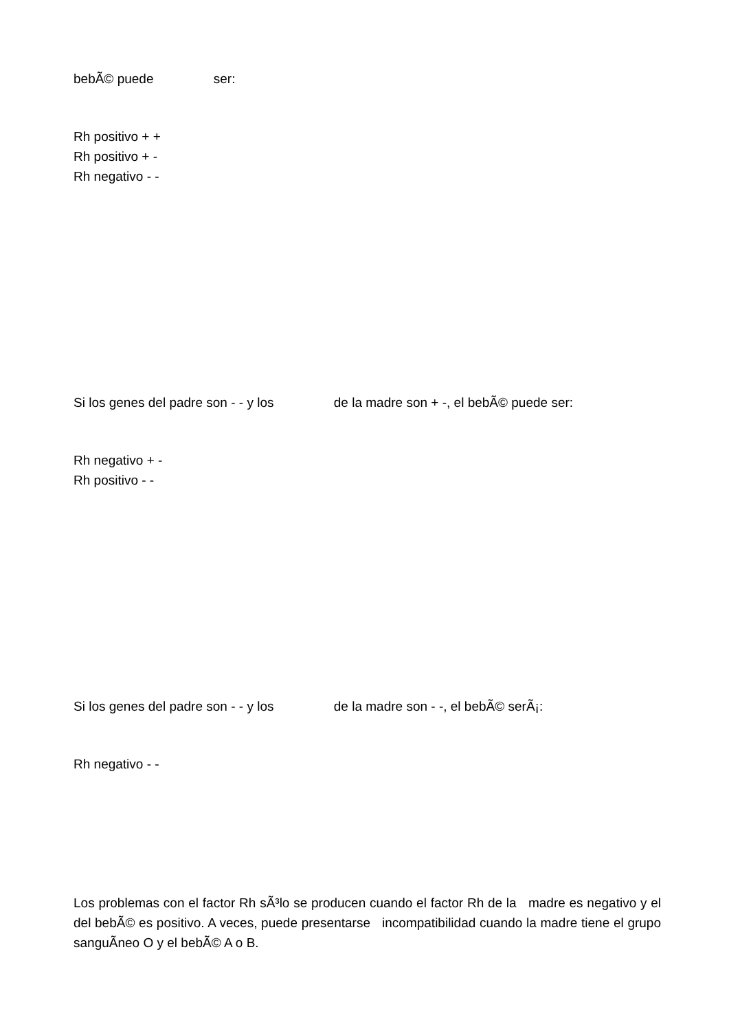bebÃ© puede ser:
Rh positivo + +
Rh positivo + -
Rh negativo - -
Si los genes del padre son - - y los de la madre son + -, el bebÃ© puede ser:
Rh negativo + -
Rh positivo - -
Si los genes del padre son - - y los de la madre son - -, el bebÃ© serÃ¡:
Rh negativo - -
Los problemas con el factor Rh sÃ³lo se producen cuando el factor Rh de la madre es negativo y el del bebÃ© es positivo. A veces, puede presentarse incompatibilidad cuando la madre tiene el grupo sanguÃ­neo O y el bebÃ© A o B.